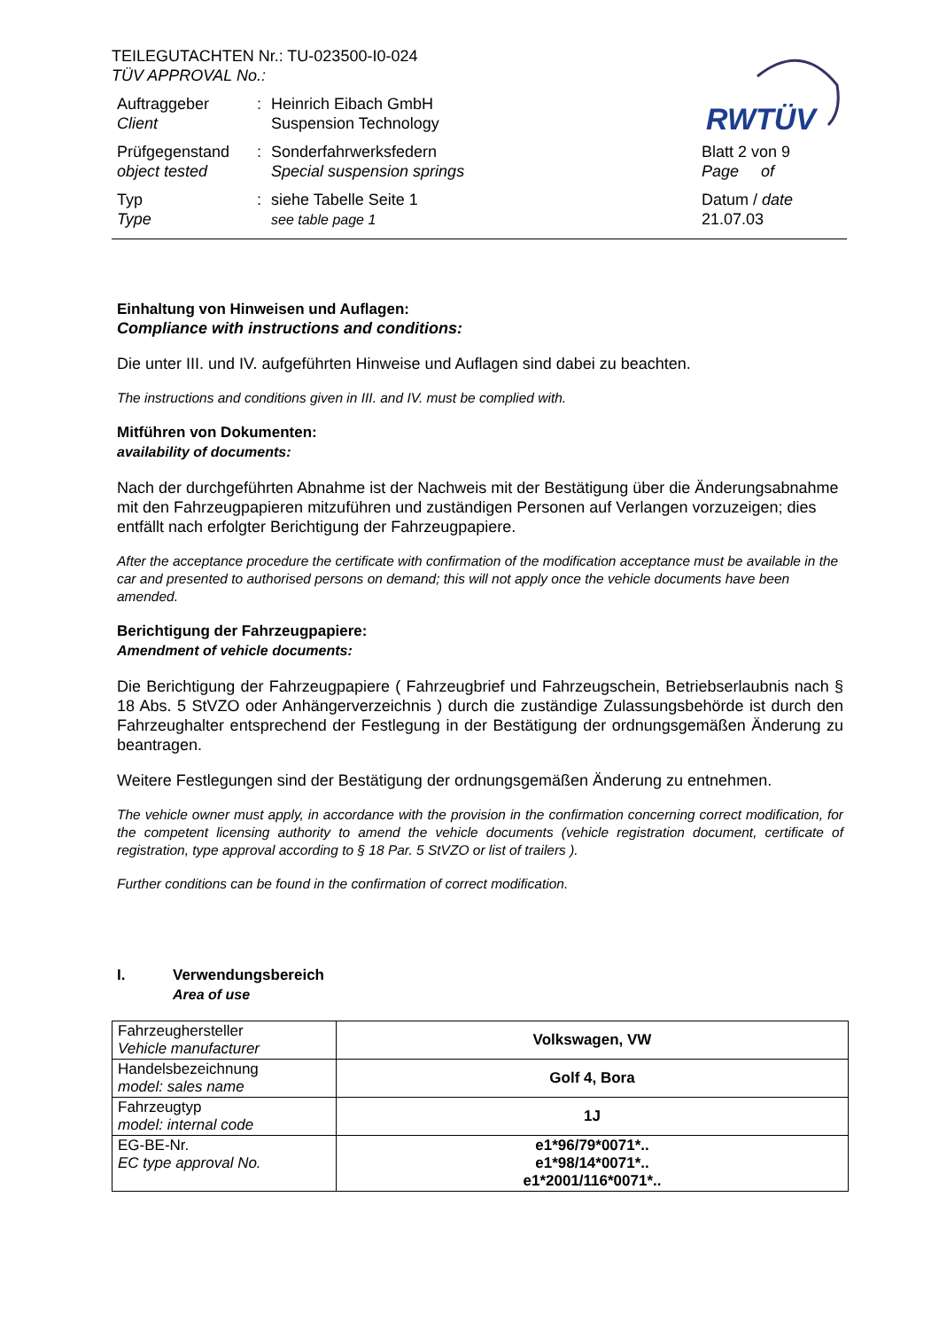RWTÜV
TEILEGUTACHTEN Nr.: TU-023500-I0-024
TÜV APPROVAL No.:
Auftraggeber
Client
: Heinrich Eibach GmbH
Suspension Technology
Prüfgegenstand
object tested
: Sonderfahrwerksfedern
Special suspension springs
Blatt 2 von 9
Page of
Typ
Type
: siehe Tabelle Seite 1
see table page 1
Datum / date
21.07.03
Einhaltung von Hinweisen und Auflagen:
Compliance with instructions and conditions:
Die unter III. und IV. aufgeführten Hinweise und Auflagen sind dabei zu beachten.
The instructions and conditions given in III. and IV. must be complied with.
Mitführen von Dokumenten:
availability of documents:
Nach der durchgeführten Abnahme ist der Nachweis mit der Bestätigung über die Änderungsabnahme mit den Fahrzeugpapieren mitzuführen und zuständigen Personen auf Verlangen vorzuzeigen; dies entfällt nach erfolgter Berichtigung der Fahrzeugpapiere.
After the acceptance procedure the certificate with confirmation of the modification acceptance must be available in the car and presented to authorised persons on demand; this will not apply once the vehicle documents have been amended.
Berichtigung der Fahrzeugpapiere:
Amendment of vehicle documents:
Die Berichtigung der Fahrzeugpapiere ( Fahrzeugbrief und Fahrzeugschein, Betriebserlaubnis nach § 18 Abs. 5 StVZO oder Anhängerverzeichnis ) durch die zuständige Zulassungsbehörde ist durch den Fahrzeughalter entsprechend der Festlegung in der Bestätigung der ordnungsgemäßen Änderung zu beantragen.
Weitere Festlegungen sind der Bestätigung der ordnungsgemäßen Änderung zu entnehmen.
The vehicle owner must apply, in accordance with the provision in the confirmation concerning correct modification, for the competent licensing authority to amend the vehicle documents (vehicle registration document, certificate of registration, type approval according to § 18 Par. 5 StVZO or list of trailers ).
Further conditions can be found in the confirmation of correct modification.
I. Verwendungsbereich
Area of use
| Fahrzeughersteller Vehicle manufacturer | Volkswagen, VW |
| Handelsbezeichnung model: sales name | Golf 4, Bora |
| Fahrzeugtyp model: internal code | 1J |
| EG-BE-Nr. EC type approval No. | e1*96/79*0071*.. e1*98/14*0071*.. e1*2001/116*0071*.. |